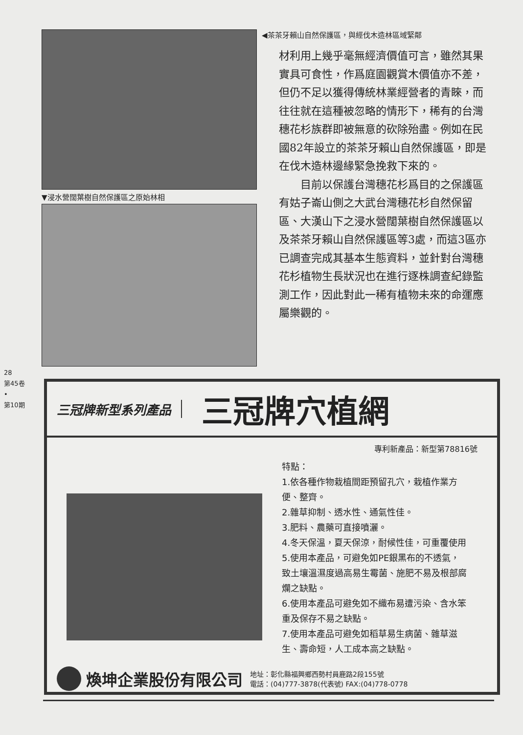▼浸水營闊葉樹自然保護區之原始林相
◀茶茶牙賴山自然保護區，與經伐木造林區域緊鄰
材利用上幾乎毫無經濟價值可言，雖然其果實具可食性，作爲庭園觀賞木價值亦不差，但仍不足以獲得傳統林業經營者的青睞，而往往就在這種被忽略的情形下，稀有的台灣穗花杉族群即被無意的砍除殆盡。例如在民國82年設立的茶茶牙賴山自然保護區，即是在伐木造林邊緣緊急挽救下來的。
　　目前以保護台灣穗花杉爲目的之保護區有姑子崙山側之大武台灣穗花杉自然保留區、大漢山下之浸水營闊葉樹自然保護區以及茶茶牙賴山自然保護區等3處，而這3區亦已調查完成其基本生態資料，並針對台灣穗花杉植物生長狀況也在進行逐株調查紀錄監測工作，因此對此一稀有植物未來的命運應屬樂觀的。
28
第45卷
•
第10期
三冠牌新型系列產品
三冠牌穴植網
專利新產品：新型第78816號
特點：
1.依各種作物栽植間距預留孔穴，栽植作業方便、整齊。
2.雜草抑制、透水性、通氣性佳。
3.肥料、農藥可直接噴灑。
4.冬天保溫，夏天保涼，耐候性佳，可重覆使用
5.使用本產品，可避免如PE銀黑布的不透氣，致土壤溫濕度過高易生霉菌、施肥不易及根部腐爛之缺點。
6.使用本產品可避免如不織布易遭污染、含水笨重及保存不易之缺點。
7.使用本產品可避免如稻草易生病菌、雜草滋生、壽命短，人工成本高之缺點。
煥坤企業股份有限公司
地址：彰化縣福興鄉西勢村員鹿路2段155號
電話：(04)777-3878(代表號) FAX:(04)778-0778